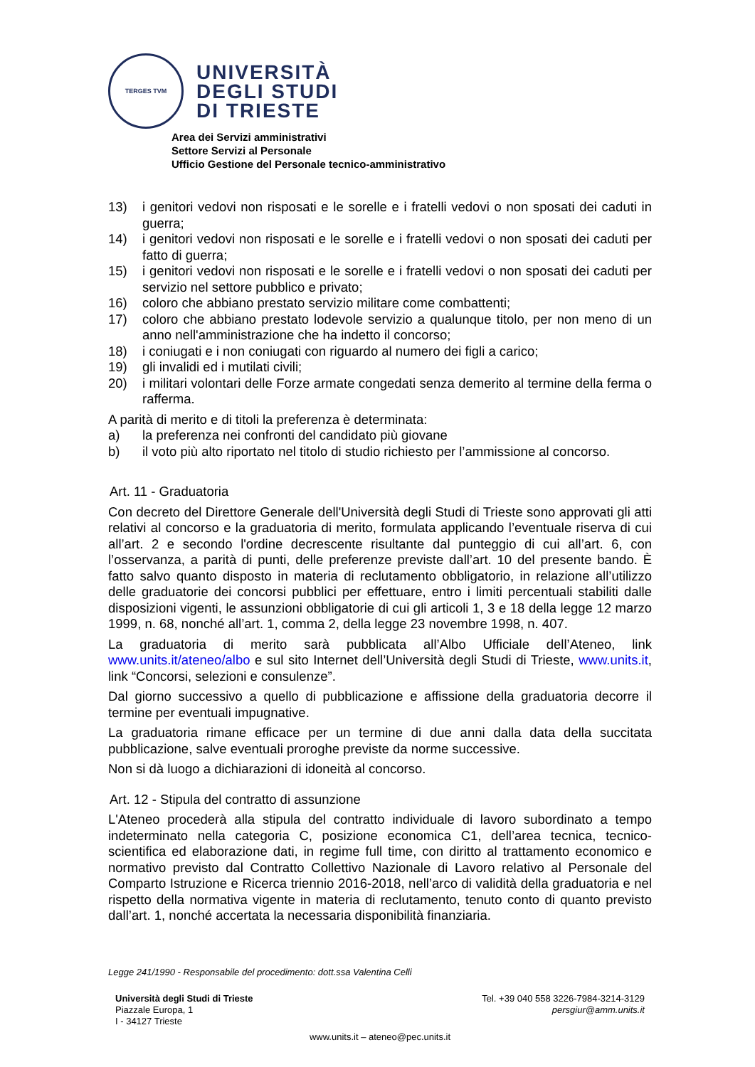TERGES TVM
UNIVERSITÀ
DEGLI STUDI
DI TRIESTE
Area dei Servizi amministrativi
Settore Servizi al Personale
Ufficio Gestione del Personale tecnico-amministrativo
13) i genitori vedovi non risposati e le sorelle e i fratelli vedovi o non sposati dei caduti in guerra;
14) i genitori vedovi non risposati e le sorelle e i fratelli vedovi o non sposati dei caduti per fatto di guerra;
15) i genitori vedovi non risposati e le sorelle e i fratelli vedovi o non sposati dei caduti per servizio nel settore pubblico e privato;
16) coloro che abbiano prestato servizio militare come combattenti;
17) coloro che abbiano prestato lodevole servizio a qualunque titolo, per non meno di un anno nell'amministrazione che ha indetto il concorso;
18) i coniugati e i non coniugati con riguardo al numero dei figli a carico;
19) gli invalidi ed i mutilati civili;
20) i militari volontari delle Forze armate congedati senza demerito al termine della ferma o rafferma.
A parità di merito e di titoli la preferenza è determinata:
a) la preferenza nei confronti del candidato più giovane
b) il voto più alto riportato nel titolo di studio richiesto per l’ammissione al concorso.
Art. 11 - Graduatoria
Con decreto del Direttore Generale dell'Università degli Studi di Trieste sono approvati gli atti relativi al concorso e la graduatoria di merito, formulata applicando l’eventuale riserva di cui all’art. 2 e secondo l'ordine decrescente risultante dal punteggio di cui all’art. 6, con l’osservanza, a parità di punti, delle preferenze previste dall’art. 10 del presente bando. È fatto salvo quanto disposto in materia di reclutamento obbligatorio, in relazione all’utilizzo delle graduatorie dei concorsi pubblici per effettuare, entro i limiti percentuali stabiliti dalle disposizioni vigenti, le assunzioni obbligatorie di cui gli articoli 1, 3 e 18 della legge 12 marzo 1999, n. 68, nonché all’art. 1, comma 2, della legge 23 novembre 1998, n. 407.
La graduatoria di merito sarà pubblicata all’Albo Ufficiale dell’Ateneo, link www.units.it/ateneo/albo e sul sito Internet dell’Università degli Studi di Trieste, www.units.it, link “Concorsi, selezioni e consulenze”.
Dal giorno successivo a quello di pubblicazione e affissione della graduatoria decorre il termine per eventuali impugnative.
La graduatoria rimane efficace per un termine di due anni dalla data della succitata pubblicazione, salve eventuali proroghe previste da norme successive.
Non si dà luogo a dichiarazioni di idoneità al concorso.
Art. 12 - Stipula del contratto di assunzione
L'Ateneo procederà alla stipula del contratto individuale di lavoro subordinato a tempo indeterminato nella categoria C, posizione economica C1, dell’area tecnica, tecnico-scientifica ed elaborazione dati, in regime full time, con diritto al trattamento economico e normativo previsto dal Contratto Collettivo Nazionale di Lavoro relativo al Personale del Comparto Istruzione e Ricerca triennio 2016-2018, nell’arco di validità della graduatoria e nel rispetto della normativa vigente in materia di reclutamento, tenuto conto di quanto previsto dall’art. 1, nonché accertata la necessaria disponibilità finanziaria.
Legge 241/1990 - Responsabile del procedimento: dott.ssa Valentina Celli
Università degli Studi di Trieste
Piazzale Europa, 1
I - 34127 Trieste
Tel. +39 040 558 3226-7984-3214-3129
persgiur@amm.units.it
www.units.it – ateneo@pec.units.it